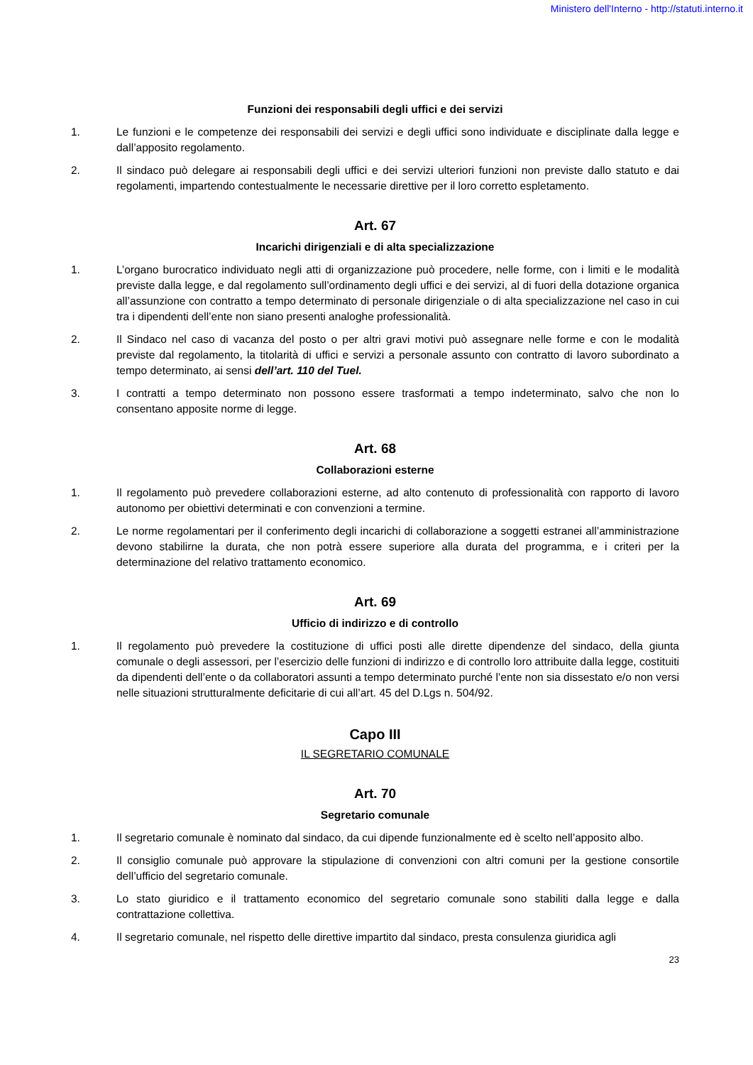Ministero dell'Interno - http://statuti.interno.it
Funzioni dei responsabili degli uffici e dei servizi
1. Le funzioni e le competenze dei responsabili dei servizi e degli uffici sono individuate e disciplinate dalla legge e dall’apposito regolamento.
2. Il sindaco può delegare ai responsabili degli uffici e dei servizi ulteriori funzioni non previste dallo statuto e dai regolamenti, impartendo contestualmente le necessarie direttive per il loro corretto espletamento.
Art. 67
Incarichi dirigenziali e di alta specializzazione
1. L’organo burocratico individuato negli atti di organizzazione può procedere, nelle forme, con i limiti e le modalità previste dalla legge, e dal regolamento sull’ordinamento degli uffici e dei servizi, al di fuori della dotazione organica all’assunzione con contratto a tempo determinato di personale dirigenziale o di alta specializzazione nel caso in cui tra i dipendenti dell’ente non siano presenti analoghe professionalità.
2. Il Sindaco nel caso di vacanza del posto o per altri gravi motivi può assegnare nelle forme e con le modalità previste dal regolamento, la titolarità di uffici e servizi a personale assunto con contratto di lavoro subordinato a tempo determinato, ai sensi dell’art. 110 del Tuel.
3. I contratti a tempo determinato non possono essere trasformati a tempo indeterminato, salvo che non lo consentano apposite norme di legge.
Art. 68
Collaborazioni esterne
1. Il regolamento può prevedere collaborazioni esterne, ad alto contenuto di professionalità con rapporto di lavoro autonomo per obiettivi determinati e con convenzioni a termine.
2. Le norme regolamentari per il conferimento degli incarichi di collaborazione a soggetti estranei all’amministrazione devono stabilirne la durata, che non potrà essere superiore alla durata del programma, e i criteri per la determinazione del relativo trattamento economico.
Art. 69
Ufficio di indirizzo e di controllo
1. Il regolamento può prevedere la costituzione di uffici posti alle dirette dipendenze del sindaco, della giunta comunale o degli assessori, per l’esercizio delle funzioni di indirizzo e di controllo loro attribuite dalla legge, costituiti da dipendenti dell’ente o da collaboratori assunti a tempo determinato purché l’ente non sia dissestato e/o non versi nelle situazioni strutturalmente deficitarie di cui all’art. 45 del D.Lgs n. 504/92.
Capo III
IL SEGRETARIO COMUNALE
Art. 70
Segretario comunale
1. Il segretario comunale è nominato dal sindaco, da cui dipende funzionalmente ed è scelto nell’apposito albo.
2. Il consiglio comunale può approvare la stipulazione di convenzioni con altri comuni per la gestione consortile dell’ufficio del segretario comunale.
3. Lo stato giuridico e il trattamento economico del segretario comunale sono stabiliti dalla legge e dalla contrattazione collettiva.
4. Il segretario comunale, nel rispetto delle direttive impartito dal sindaco, presta consulenza giuridica agli
23